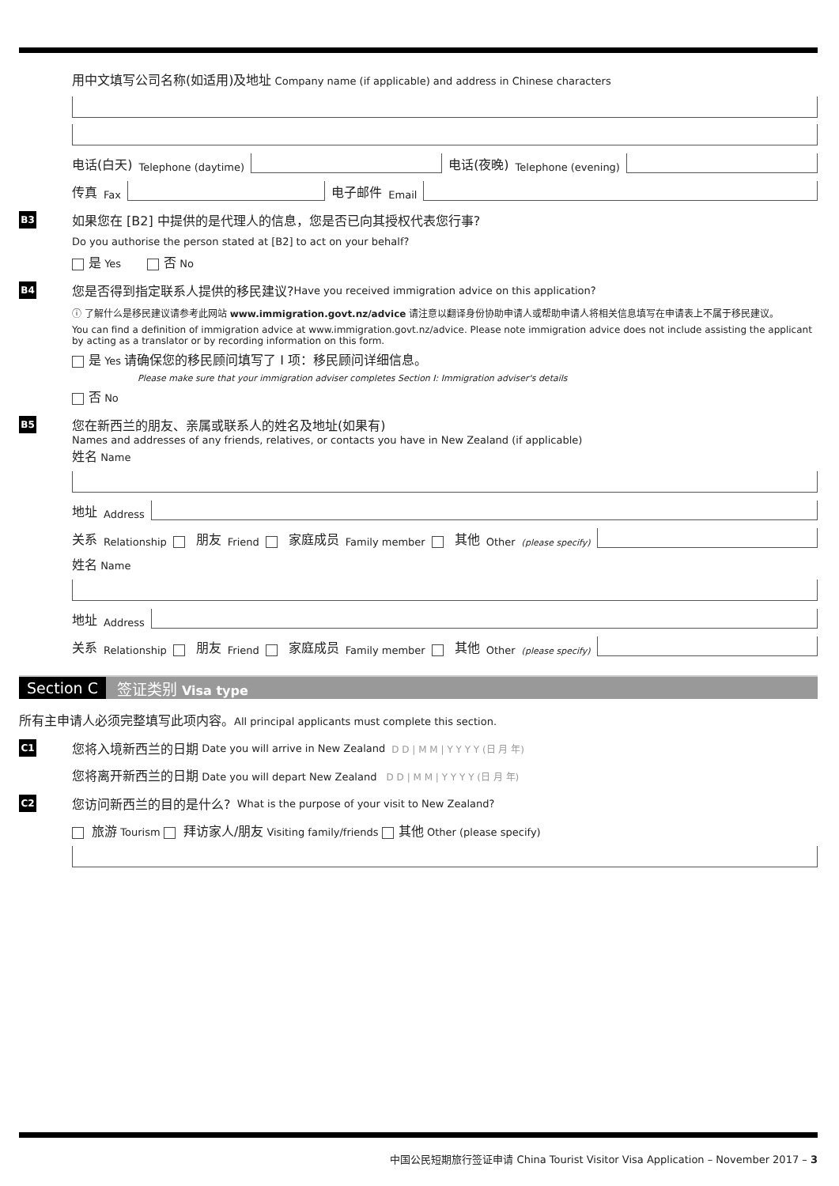用中文填写公司名称(如适用)及地址 Company name (if applicable) and address in Chinese characters
电话(白天) Telephone (daytime)
电话(夜晚) Telephone (evening)
传真 Fax
电子邮件 Email
B3 如果您在 [B2] 中提供的是代理人的信息，您是否已向其授权代表您行事?
Do you authorise the person stated at [B2] to act on your behalf?
是 Yes 否 No
B4 您是否得到指定联系人提供的移民建议? Have you received immigration advice on this application?
ⓘ 了解什么是移民建议请参考此网站 www.immigration.govt.nz/advice 请注意以翻译身份协助申请人或帮助申请人将相关信息填写在申请表上不属于移民建议。
You can find a definition of immigration advice at www.immigration.govt.nz/advice. Please note immigration advice does not include assisting the applicant by acting as a translator or by recording information on this form.
是 Yes 请确保您的移民顾问填写了 I 项：移民顾问详细信息。
Please make sure that your immigration adviser completes Section I: Immigration adviser's details
否 No
B5 您在新西兰的朋友、亲属或联系人的姓名及地址(如果有)
Names and addresses of any friends, relatives, or contacts you have in New Zealand (if applicable)
姓名 Name
地址 Address
关系 Relationship 朋友 Friend 家庭成员 Family member 其他 Other (please specify)
姓名 Name
地址 Address
关系 Relationship 朋友 Friend 家庭成员 Family member 其他 Other (please specify)
Section C 签证类别 Visa type
所有主申请人必须完整填写此项内容。All principal applicants must complete this section.
C1 您将入境新西兰的日期 Date you will arrive in New Zealand D D | M M | Y Y Y Y (日 月 年)
您将离开新西兰的日期 Date you will depart New Zealand D D | M M | Y Y Y Y (日 月 年)
C2 您访问新西兰的目的是什么? What is the purpose of your visit to New Zealand?
旅游 Tourism 拜访家人/朋友 Visiting family/friends 其他 Other (please specify)
中国公民短期旅行签证申请 China Tourist Visitor Visa Application – November 2017 – 3